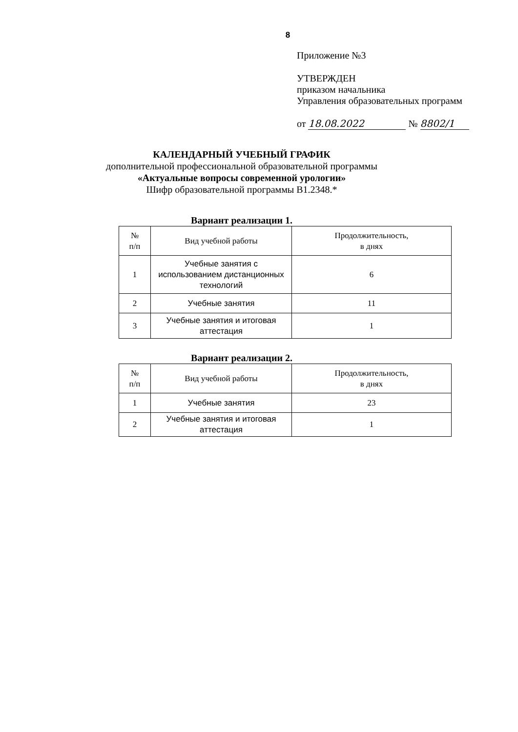8
Приложение №3
УТВЕРЖДЕН
приказом начальника
Управления образовательных программ
от 18.08.2022 № 8802/1
КАЛЕНДАРНЫЙ УЧЕБНЫЙ ГРАФИК
дополнительной профессиональной образовательной программы
«Актуальные вопросы современной урологии»
Шифр образовательной программы B1.2348.*
Вариант реализации 1.
| № п/п | Вид учебной работы | Продолжительность, в днях |
| --- | --- | --- |
| 1 | Учебные занятия с использованием дистанционных технологий | 6 |
| 2 | Учебные занятия | 11 |
| 3 | Учебные занятия и итоговая аттестация | 1 |
Вариант реализации 2.
| № п/п | Вид учебной работы | Продолжительность, в днях |
| --- | --- | --- |
| 1 | Учебные занятия | 23 |
| 2 | Учебные занятия и итоговая аттестация | 1 |